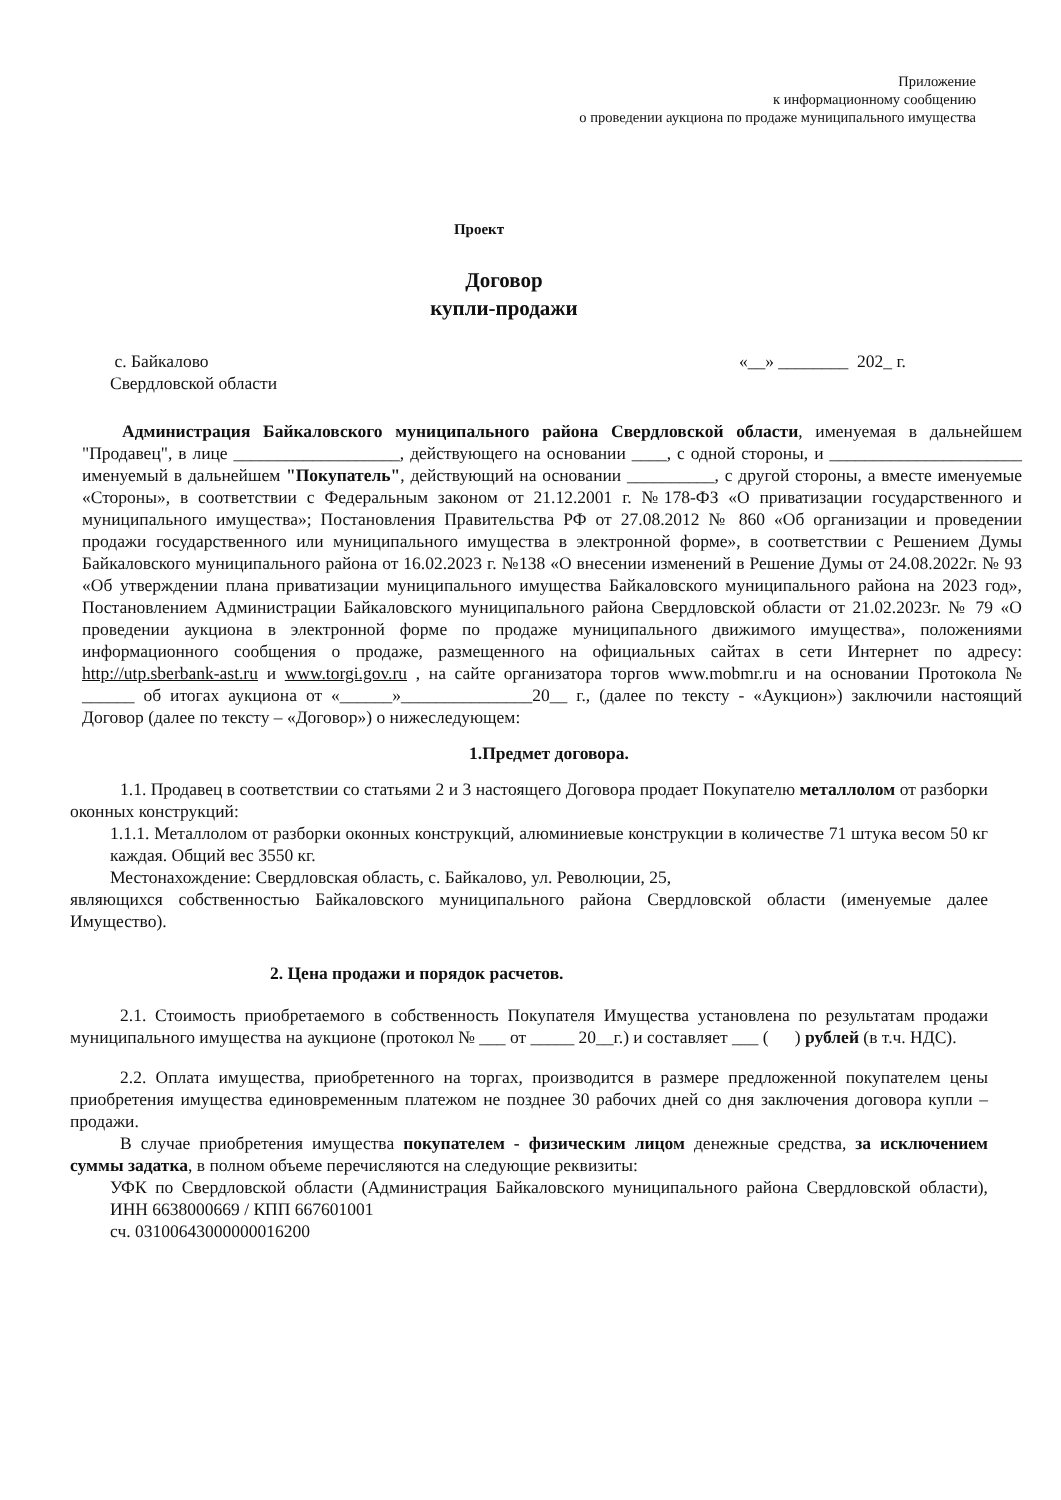Приложение
к информационному сообщению
о проведении аукциона по продаже муниципального имущества
Проект
Договор
купли-продажи
с. Байкалово
Свердловской области
«__» ________ 202_ г.
Администрация Байкаловского муниципального района Свердловской области, именуемая в дальнейшем "Продавец", в лице ___________________, действующего на основании ____, с одной стороны, и ______________________ именуемый в дальнейшем "Покупатель", действующий на основании __________, с другой стороны, а вместе именуемые «Стороны», в соответствии с Федеральным законом от 21.12.2001 г. №178-ФЗ «О приватизации государственного и муниципального имущества»; Постановления Правительства РФ от 27.08.2012 № 860 «Об организации и проведении продажи государственного или муниципального имущества в электронной форме», в соответствии с Решением Думы Байкаловского муниципального района от 16.02.2023 г. №138 «О внесении изменений в Решение Думы от 24.08.2022г. № 93 «Об утверждении плана приватизации муниципального имущества Байкаловского муниципального района на 2023 год», Постановлением Администрации Байкаловского муниципального района Свердловской области от 21.02.2023г. № 79 «О проведении аукциона в электронной форме по продаже муниципального движимого имущества», положениями информационного сообщения о продаже, размещенного на официальных сайтах в сети Интернет по адресу: http://utp.sberbank-ast.ru и www.torgi.gov.ru , на сайте организатора торгов www.mobmr.ru и на основании Протокола № ______ об итогах аукциона от «______»_______________20__ г., (далее по тексту - «Аукцион») заключили настоящий Договор (далее по тексту – «Договор») о нижеследующем:
1.Предмет договора.
1.1. Продавец в соответствии со статьями 2 и 3 настоящего Договора продает Покупателю металлолом от разборки оконных конструкций:
1.1.1. Металлолом от разборки оконных конструкций, алюминиевые конструкции в количестве 71 штука весом 50 кг каждая. Общий вес 3550 кг.
Местонахождение: Свердловская область, с. Байкалово, ул. Революции, 25,
являющихся собственностью Байкаловского муниципального района Свердловской области (именуемые далее Имущество).
2. Цена продажи и порядок расчетов.
2.1. Стоимость приобретаемого в собственность Покупателя Имущества установлена по результатам продажи муниципального имущества на аукционе (протокол № ___ от _____ 20__г.) и составляет ___ ( ) рублей (в т.ч. НДС).
2.2. Оплата имущества, приобретенного на торгах, производится в размере предложенной покупателем цены приобретения имущества единовременным платежом не позднее 30 рабочих дней со дня заключения договора купли – продажи.
В случае приобретения имущества покупателем - физическим лицом денежные средства, за исключением суммы задатка, в полном объеме перечисляются на следующие реквизиты:
УФК по Свердловской области (Администрация Байкаловского муниципального района Свердловской области), ИНН 6638000669 / КПП 667601001
сч. 03100643000000016200